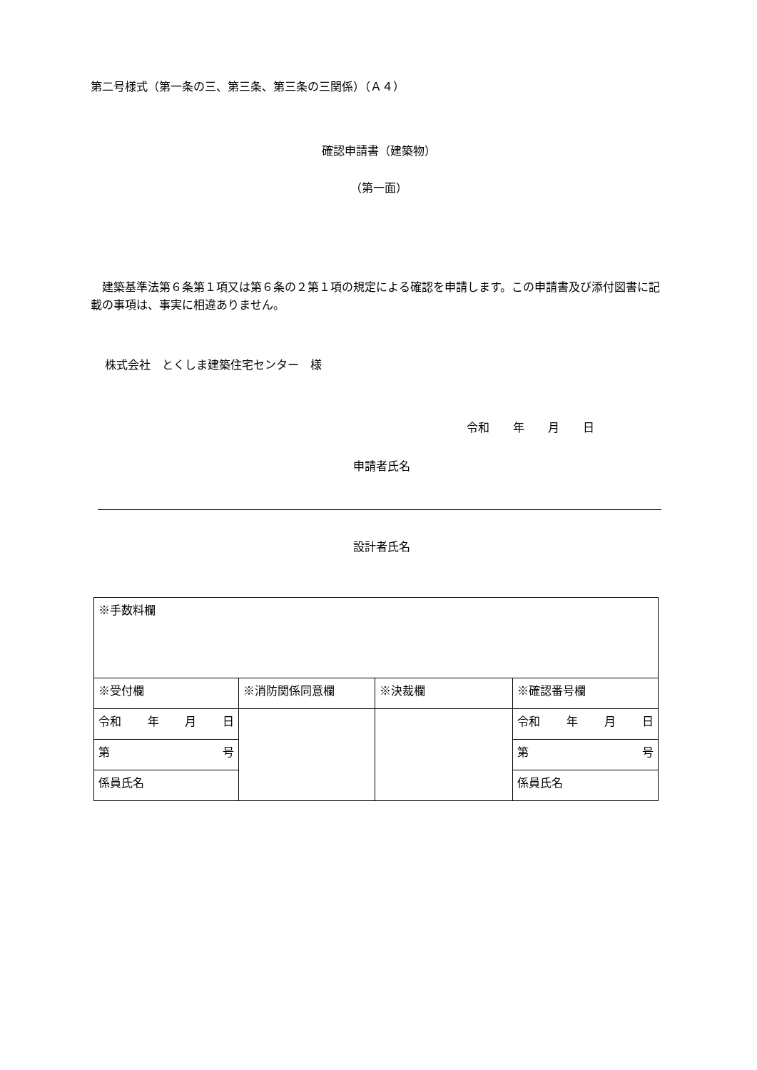第二号様式（第一条の三、第三条、第三条の三関係）（Ａ４）
確認申請書（建築物）
（第一面）
　建築基準法第６条第１項又は第６条の２第１項の規定による確認を申請します。この申請書及び添付図書に記載の事項は、事実に相違ありません。
株式会社　とくしま建築住宅センター　様
令和 年 月 日
申請者氏名
設計者氏名
| ※手数料欄 | | | |
| ※受付欄 | ※消防関係同意欄 | ※決裁欄 | ※確認番号欄 |
| 令和 年 月 日 | | | 令和 年 月 日 |
| 第 号 | | | 第 号 |
| 係員氏名 | | | 係員氏名 |